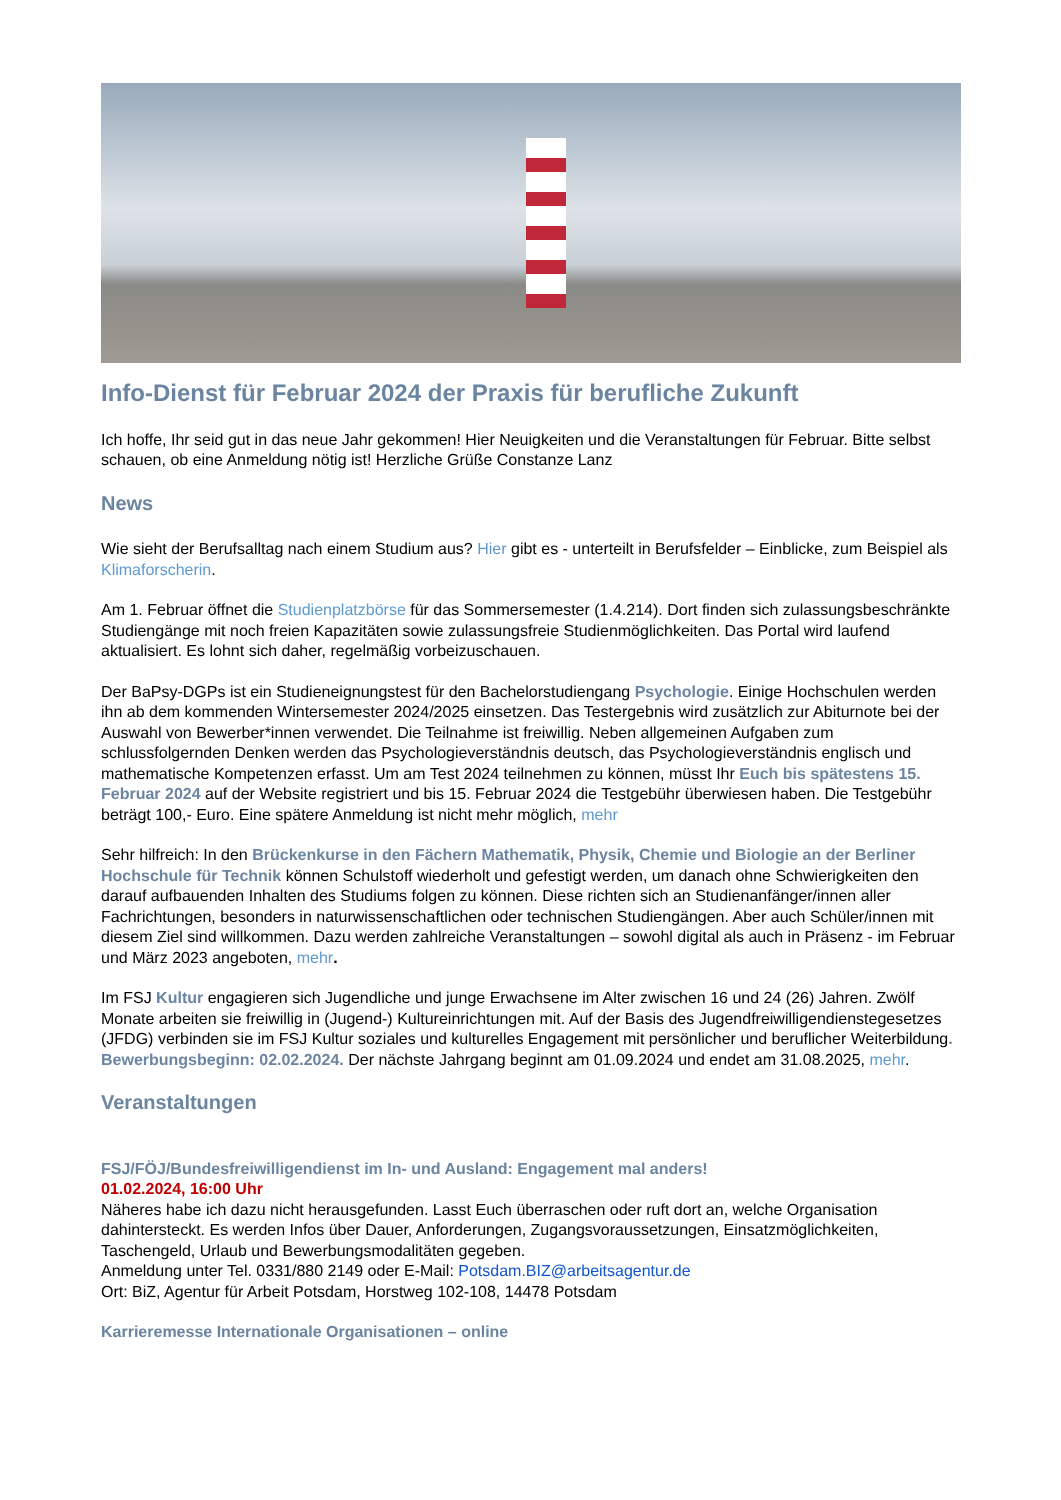Info-Dienst für Februar 2024 der Praxis für berufliche Zukunft
Ich hoffe, Ihr seid gut in das neue Jahr gekommen! Hier Neuigkeiten und die Veranstaltungen für Februar. Bitte selbst schauen, ob eine Anmeldung nötig ist! Herzliche Grüße Constanze Lanz
News
Wie sieht der Berufsalltag nach einem Studium aus? Hier gibt es - unterteilt in Berufsfelder – Einblicke, zum Beispiel als Klimaforscherin.
Am 1. Februar öffnet die Studienplatzbörse für das Sommersemester (1.4.214). Dort finden sich zulassungsbeschränkte Studiengänge mit noch freien Kapazitäten sowie zulassungsfreie Studienmöglichkeiten. Das Portal wird laufend aktualisiert. Es lohnt sich daher, regelmäßig vorbeizuschauen.
Der BaPsy-DGPs ist ein Studieneignungstest für den Bachelorstudiengang Psychologie. Einige Hochschulen werden ihn ab dem kommenden Wintersemester 2024/2025 einsetzen. Das Testergebnis wird zusätzlich zur Abiturnote bei der Auswahl von Bewerber*innen verwendet. Die Teilnahme ist freiwillig. Neben allgemeinen Aufgaben zum schlussfolgernden Denken werden das Psychologieverständnis deutsch, das Psychologieverständnis englisch und mathematische Kompetenzen erfasst. Um am Test 2024 teilnehmen zu können, müsst Ihr Euch bis spätestens 15. Februar 2024 auf der Website registriert und bis 15. Februar 2024 die Testgebühr überwiesen haben. Die Testgebühr beträgt 100,- Euro. Eine spätere Anmeldung ist nicht mehr möglich, mehr
Sehr hilfreich: In den Brückenkurse in den Fächern Mathematik, Physik, Chemie und Biologie an der Berliner Hochschule für Technik können Schulstoff wiederholt und gefestigt werden, um danach ohne Schwierigkeiten den darauf aufbauenden Inhalten des Studiums folgen zu können. Diese richten sich an Studienanfänger/innen aller Fachrichtungen, besonders in naturwissenschaftlichen oder technischen Studiengängen. Aber auch Schüler/innen mit diesem Ziel sind willkommen. Dazu werden zahlreiche Veranstaltungen – sowohl digital als auch in Präsenz - im Februar und März 2023 angeboten, mehr.
Im FSJ Kultur engagieren sich Jugendliche und junge Erwachsene im Alter zwischen 16 und 24 (26) Jahren. Zwölf Monate arbeiten sie freiwillig in (Jugend-) Kultureinrichtungen mit. Auf der Basis des Jugendfreiwilligendienstegesetzes (JFDG) verbinden sie im FSJ Kultur soziales und kulturelles Engagement mit persönlicher und beruflicher Weiterbildung. Bewerbungsbeginn: 02.02.2024. Der nächste Jahrgang beginnt am 01.09.2024 und endet am 31.08.2025, mehr.
Veranstaltungen
FSJ/FÖJ/Bundesfreiwilligendienst im In- und Ausland: Engagement mal anders!
01.02.2024, 16:00 Uhr
Näheres habe ich dazu nicht herausgefunden. Lasst Euch überraschen oder ruft dort an, welche Organisation dahintersteckt. Es werden Infos über Dauer, Anforderungen, Zugangsvoraussetzungen, Einsatzmöglichkeiten, Taschengeld, Urlaub und Bewerbungsmodalitäten gegeben.
Anmeldung unter Tel. 0331/880 2149 oder E-Mail: Potsdam.BIZ@arbeitsagentur.de
Ort: BiZ, Agentur für Arbeit Potsdam, Horstweg 102-108, 14478 Potsdam
Karrieremesse Internationale Organisationen – online